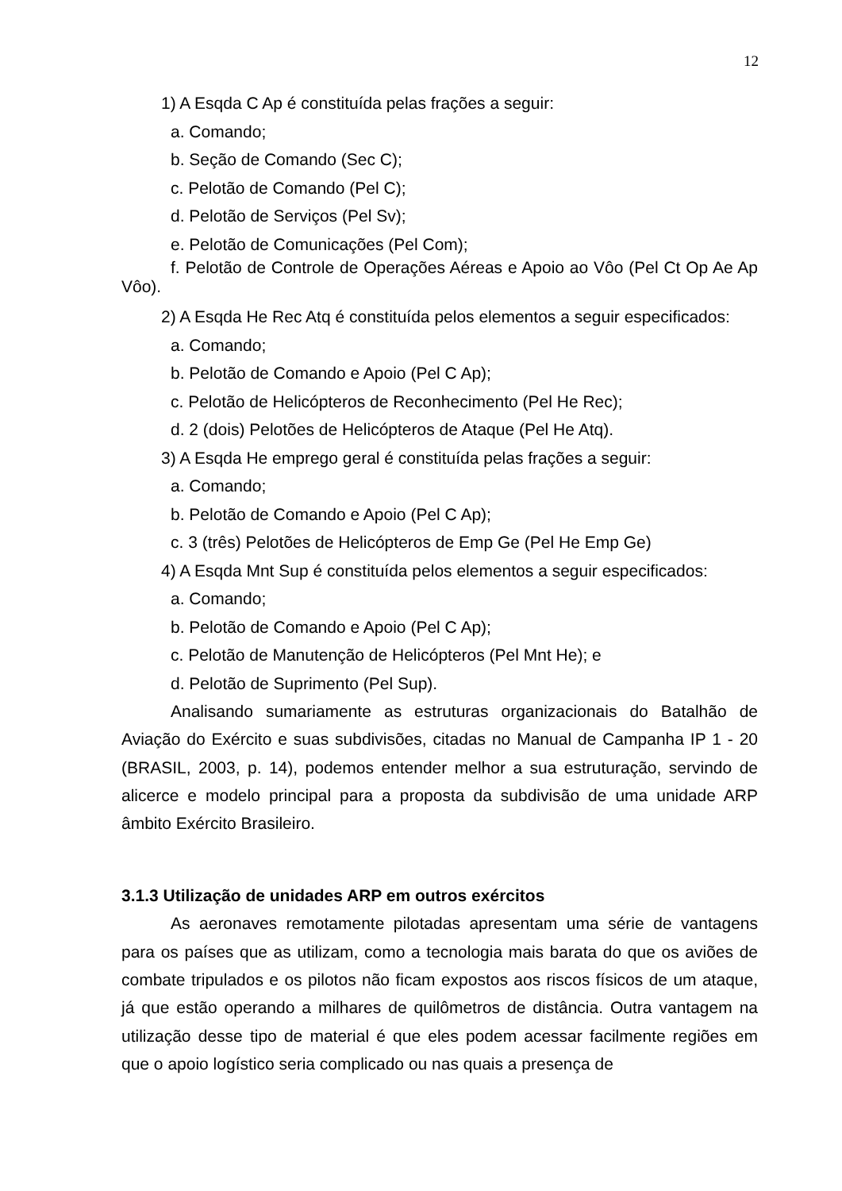12
1) A Esqda C Ap é constituída pelas frações a seguir:
a. Comando;
b. Seção de Comando (Sec C);
c. Pelotão de Comando (Pel C);
d. Pelotão de Serviços (Pel Sv);
e. Pelotão de Comunicações (Pel Com);
f. Pelotão de Controle de Operações Aéreas e Apoio ao Vôo (Pel Ct Op Ae Ap Vôo).
2) A Esqda He Rec Atq é constituída pelos elementos a seguir especificados:
a. Comando;
b. Pelotão de Comando e Apoio (Pel C Ap);
c. Pelotão de Helicópteros de Reconhecimento (Pel He Rec);
d. 2 (dois) Pelotões de Helicópteros de Ataque (Pel He Atq).
3) A Esqda He emprego geral é constituída pelas frações a seguir:
a. Comando;
b. Pelotão de Comando e Apoio (Pel C Ap);
c. 3 (três) Pelotões de Helicópteros de Emp Ge (Pel He Emp Ge)
4) A Esqda Mnt Sup é constituída pelos elementos a seguir especificados:
a. Comando;
b. Pelotão de Comando e Apoio (Pel C Ap);
c. Pelotão de Manutenção de Helicópteros (Pel Mnt He); e
d. Pelotão de Suprimento (Pel Sup).
Analisando sumariamente as estruturas organizacionais do Batalhão de Aviação do Exército e suas subdivisões, citadas no Manual de Campanha IP 1 - 20 (BRASIL, 2003, p. 14), podemos entender melhor a sua estruturação, servindo de alicerce e modelo principal para a proposta da subdivisão de uma unidade ARP âmbito Exército Brasileiro.
3.1.3 Utilização de unidades ARP em outros exércitos
As aeronaves remotamente pilotadas apresentam uma série de vantagens para os países que as utilizam, como a tecnologia mais barata do que os aviões de combate tripulados e os pilotos não ficam expostos aos riscos físicos de um ataque, já que estão operando a milhares de quilômetros de distância. Outra vantagem na utilização desse tipo de material é que eles podem acessar facilmente regiões em que o apoio logístico seria complicado ou nas quais a presença de